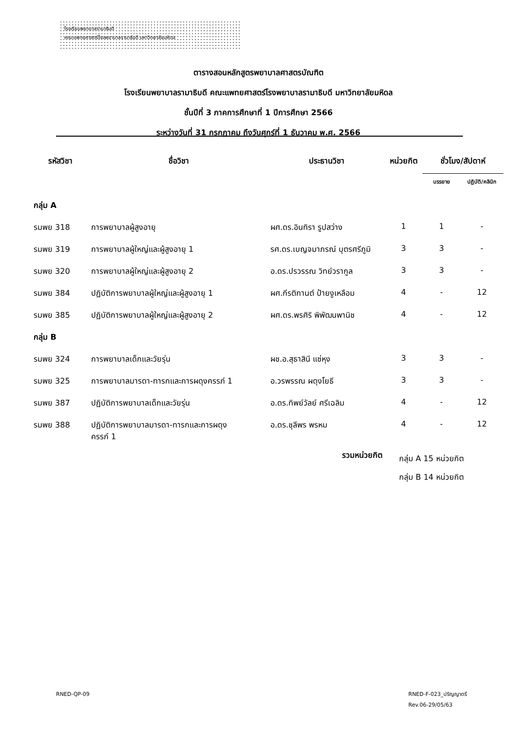โรงเรียนพยาบาลรามาธิบดี
คณะแพทยศาสตร์โรงพยาบาลรามาธิบดี มหาวิทยาลัยมหิดล
ตารางสอนหลักสูตรพยาบาลศาสตรบัณฑิต
โรงเรียนพยาบาลรามาธิบดี คณะแพทยศาสตร์โรงพยาบาลรามาธิบดี มหาวิทยาลัยมหิดล
ชั้นปีที่ 3 ภาคการศึกษาที่ 1 ปีการศึกษา 2566
ระหว่างวันที่ 31 กรกฎาคม ถึงวันศุกร์ที่ 1 ธันวาคม พ.ศ. 2566
| รหัสวิชา | ชื่อวิชา | ประธานวิชา | หน่วยกิต | ชั่วโมง/สัปดาห์ | |
| --- | --- | --- | --- | --- | --- |
| | | | | บรรยาย | ปฏิบัติ/คลินิก |
| กลุ่ม A | | | | | |
| รมพย 318 | การพยาบาลผู้สูงอายุ | ผศ.ดร.อินทิรา รูปสว่าง | 1 | 1 | - |
| รมพย 319 | การพยาบาลผู้ใหญ่และผู้สูงอายุ 1 | รศ.ดร.เบญจมาภรณ์ บุตรศรีภูมิ | 3 | 3 | - |
| รมพย 320 | การพยาบาลผู้ใหญ่และผู้สูงอายุ 2 | อ.ดร.ปรวรรณ วิทย์วรากูล | 3 | 3 | - |
| รมพย 384 | ปฏิบัติการพยาบาลผู้ใหญ่และผู้สูงอายุ 1 | ผศ.กีรติกานต์ ป้ายงูเหลือม | 4 | - | 12 |
| รมพย 385 | ปฏิบัติการพยาบาลผู้ใหญ่และผู้สูงอายุ 2 | ผศ.ดร.พรศิริ พิพัฒนพานิช | 4 | - | 12 |
| กลุ่ม B | | | | | |
| รมพย 324 | การพยาบาลเด็กและวัยรุ่น | ผช.อ.สุธาสินี แซ่หุง | 3 | 3 | - |
| รมพย 325 | การพยาบาลมารดา-ทารกและการผดุงครรภ์ 1 | อ.วรพรรณ ผดุงโยธี | 3 | 3 | - |
| รมพย 387 | ปฏิบัติการพยาบาลเด็กและวัยรุ่น | อ.ดร.ทิพย์วัลย์ ศรีเฉลิม | 4 | - | 12 |
| รมพย 388 | ปฏิบัติการพยาบาลมารดา-ทารกและการผดุง ครรภ์ 1 | อ.ดร.ชุลีพร พรหม | 4 | - | 12 |
| | | รวมหน่วยกิต | กลุ่ม A 15 หน่วยกิต กลุ่ม B 14 หน่วยกิต | | |
RNED-QP-09
RNED-F-023_ปริญญาตรี
Rev.06-29/05/63